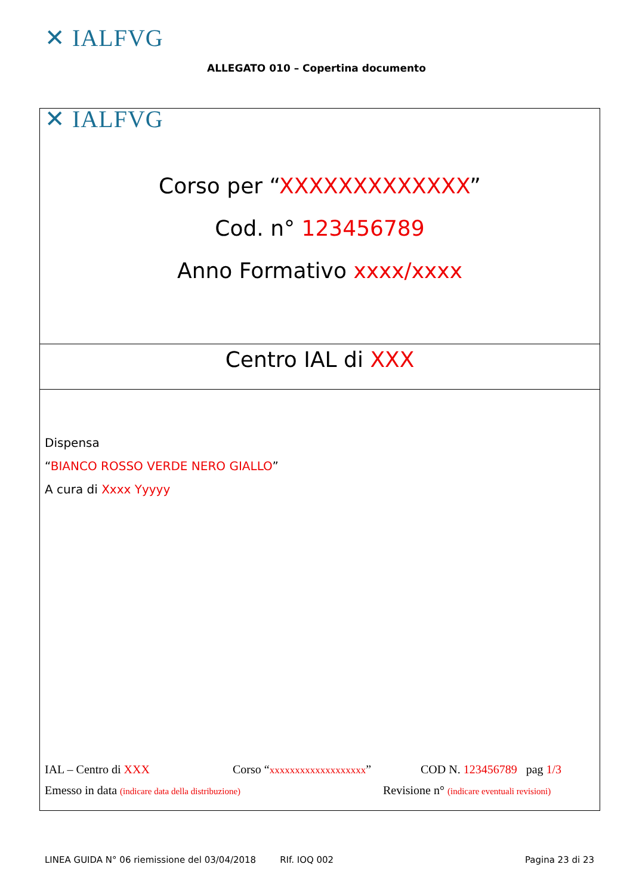✕ IALFVG
ALLEGATO 010 – Copertina documento
✕ IALFVG
Corso per “XXXXXXXXXXXXX”
Cod. n° 123456789
Anno Formativo xxxx/xxxx
Centro IAL di XXX
Dispensa
“BIANCO ROSSO VERDE NERO GIALLO”
A cura di Xxxx Yyyyy
IAL – Centro di XXX Corso “xxxxxxxxxxxxxxxxxxx” COD N. 123456789 pag 1/3
Emesso in data (indicare data della distribuzione) Revisione n° (indicare eventuali revisioni)
LINEA GUIDA N° 06 riemissione del 03/04/2018 RIf. IOQ 002 Pagina 23 di 23